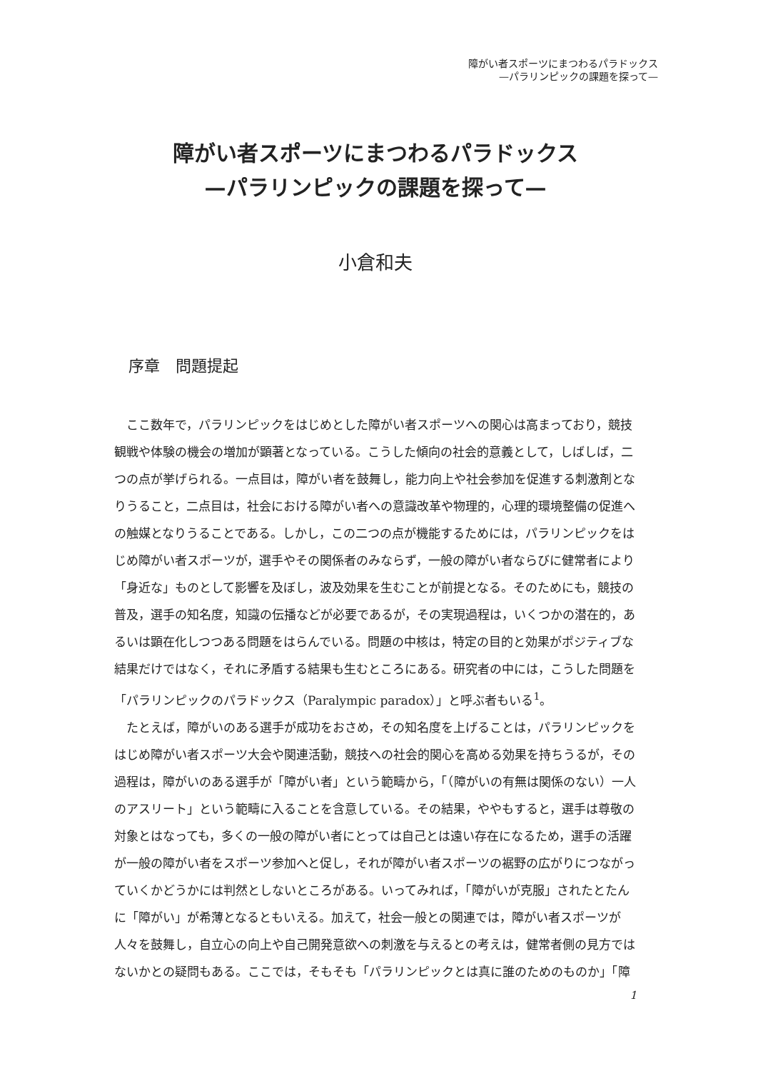障がい者スポーツにまつわるパラドックス
—パラリンピックの課題を探って—
障がい者スポーツにまつわるパラドックス
—パラリンピックの課題を探って—
小倉和夫
序章　問題提起
ここ数年で，パラリンピックをはじめとした障がい者スポーツへの関心は高まっており，競技観戦や体験の機会の増加が顕著となっている。こうした傾向の社会的意義として，しばしば，二つの点が挙げられる。一点目は，障がい者を鼓舞し，能力向上や社会参加を促進する刺激剤となりうること，二点目は，社会における障がい者への意識改革や物理的，心理的環境整備の促進への触媒となりうることである。しかし，この二つの点が機能するためには，パラリンピックをはじめ障がい者スポーツが，選手やその関係者のみならず，一般の障がい者ならびに健常者により「身近な」ものとして影響を及ぼし，波及効果を生むことが前提となる。そのためにも，競技の普及，選手の知名度，知識の伝播などが必要であるが，その実現過程は，いくつかの潜在的，あるいは顕在化しつつある問題をはらんでいる。問題の中核は，特定の目的と効果がポジティブな結果だけではなく，それに矛盾する結果も生むところにある。研究者の中には，こうした問題を「パラリンピックのパラドックス（Paralympic paradox）」と呼ぶ者もいる<sup>1</sup>。
たとえば，障がいのある選手が成功をおさめ，その知名度を上げることは，パラリンピックをはじめ障がい者スポーツ大会や関連活動，競技への社会的関心を高める効果を持ちうるが，その過程は，障がいのある選手が「障がい者」という範疇から，「（障がいの有無は関係のない）一人のアスリート」という範疇に入ることを含意している。その結果，ややもすると，選手は尊敬の対象とはなっても，多くの一般の障がい者にとっては自己とは遠い存在になるため，選手の活躍が一般の障がい者をスポーツ参加へと促し，それが障がい者スポーツの裾野の広がりにつながっていくかどうかには判然としないところがある。いってみれば，「障がいが克服」されたとたんに「障がい」が希薄となるともいえる。加えて，社会一般との関連では，障がい者スポーツが人々を鼓舞し，自立心の向上や自己開発意欲への刺激を与えるとの考えは，健常者側の見方ではないかとの疑問もある。ここでは，そもそも「パラリンピックとは真に誰のためのものか」「障
1